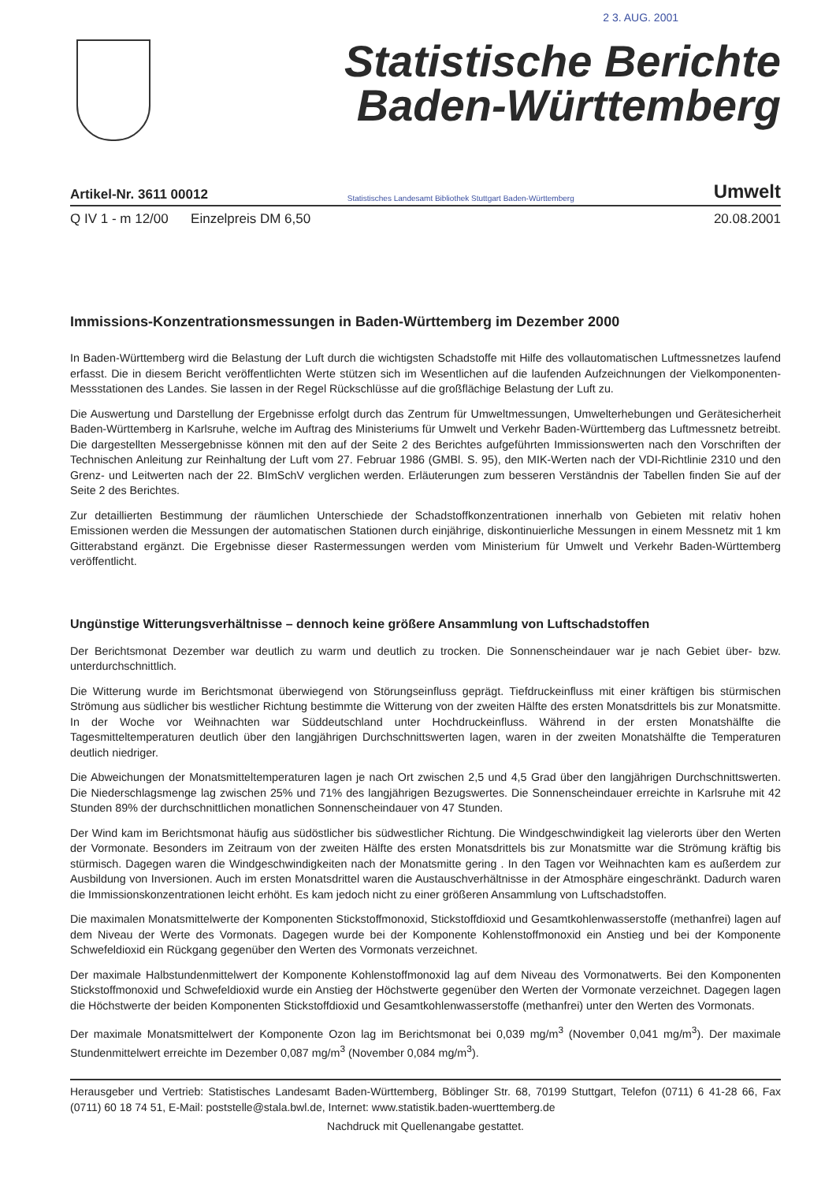2 3. AUG. 2001
Statistische Berichte
Baden-Württemberg
Artikel-Nr. 3611 00012 Statistisches Landesamt Bibliothek Stuttgart Baden-Württemberg Umwelt
Q IV 1 - m 12/00 Einzelpreis DM 6,50 20.08.2001
Immissions-Konzentrationsmessungen in Baden-Württemberg im Dezember 2000
In Baden-Württemberg wird die Belastung der Luft durch die wichtigsten Schadstoffe mit Hilfe des vollautomatischen Luftmessnetzes laufend erfasst. Die in diesem Bericht veröffentlichten Werte stützen sich im Wesentlichen auf die laufenden Aufzeichnungen der Vielkomponenten-Messstationen des Landes. Sie lassen in der Regel Rückschlüsse auf die großflächige Belastung der Luft zu.
Die Auswertung und Darstellung der Ergebnisse erfolgt durch das Zentrum für Umweltmessungen, Umwelterhebungen und Gerätesicherheit Baden-Württemberg in Karlsruhe, welche im Auftrag des Ministeriums für Umwelt und Verkehr Baden-Württemberg das Luftmessnetz betreibt. Die dargestellten Messergebnisse können mit den auf der Seite 2 des Berichtes aufgeführten Immissionswerten nach den Vorschriften der Technischen Anleitung zur Reinhaltung der Luft vom 27. Februar 1986 (GMBl. S. 95), den MIK-Werten nach der VDI-Richtlinie 2310 und den Grenz- und Leitwerten nach der 22. BImSchV verglichen werden. Erläuterungen zum besseren Verständnis der Tabellen finden Sie auf der Seite 2 des Berichtes.
Zur detaillierten Bestimmung der räumlichen Unterschiede der Schadstoffkonzentrationen innerhalb von Gebieten mit relativ hohen Emissionen werden die Messungen der automatischen Stationen durch einjährige, diskontinuierliche Messungen in einem Messnetz mit 1 km Gitterabstand ergänzt. Die Ergebnisse dieser Rastermessungen werden vom Ministerium für Umwelt und Verkehr Baden-Württemberg veröffentlicht.
Ungünstige Witterungsverhältnisse – dennoch keine größere Ansammlung von Luftschadstoffen
Der Berichtsmonat Dezember war deutlich zu warm und deutlich zu trocken. Die Sonnenscheindauer war je nach Gebiet über- bzw. unterdurchschnittlich.
Die Witterung wurde im Berichtsmonat überwiegend von Störungseinfluss geprägt. Tiefdruckeinfluss mit einer kräftigen bis stürmischen Strömung aus südlicher bis westlicher Richtung bestimmte die Witterung von der zweiten Hälfte des ersten Monatsdrittels bis zur Monatsmitte. In der Woche vor Weihnachten war Süddeutschland unter Hochdruckeinfluss. Während in der ersten Monatshälfte die Tagesmitteltemperaturen deutlich über den langjährigen Durchschnittswerten lagen, waren in der zweiten Monatshälfte die Temperaturen deutlich niedriger.
Die Abweichungen der Monatsmitteltemperaturen lagen je nach Ort zwischen 2,5 und 4,5 Grad über den langjährigen Durchschnittswerten. Die Niederschlagsmenge lag zwischen 25% und 71% des langjährigen Bezugswertes. Die Sonnenscheindauer erreichte in Karlsruhe mit 42 Stunden 89% der durchschnittlichen monatlichen Sonnenscheindauer von 47 Stunden.
Der Wind kam im Berichtsmonat häufig aus südöstlicher bis südwestlicher Richtung. Die Windgeschwindigkeit lag vielerorts über den Werten der Vormonate. Besonders im Zeitraum von der zweiten Hälfte des ersten Monatsdrittels bis zur Monatsmitte war die Strömung kräftig bis stürmisch. Dagegen waren die Windgeschwindigkeiten nach der Monatsmitte gering . In den Tagen vor Weihnachten kam es außerdem zur Ausbildung von Inversionen. Auch im ersten Monatsdrittel waren die Austauschverhältnisse in der Atmosphäre eingeschränkt. Dadurch waren die Immissionskonzentrationen leicht erhöht. Es kam jedoch nicht zu einer größeren Ansammlung von Luftschadstoffen.
Die maximalen Monatsmittelwerte der Komponenten Stickstoffmonoxid, Stickstoffdioxid und Gesamtkohlenwasserstoffe (methanfrei) lagen auf dem Niveau der Werte des Vormonats. Dagegen wurde bei der Komponente Kohlenstoffmonoxid ein Anstieg und bei der Komponente Schwefeldioxid ein Rückgang gegenüber den Werten des Vormonats verzeichnet.
Der maximale Halbstundenmittelwert der Komponente Kohlenstoffmonoxid lag auf dem Niveau des Vormonatwerts. Bei den Komponenten Stickstoffmonoxid und Schwefeldioxid wurde ein Anstieg der Höchstwerte gegenüber den Werten der Vormonate verzeichnet. Dagegen lagen die Höchstwerte der beiden Komponenten Stickstoffdioxid und Gesamtkohlenwasserstoffe (methanfrei) unter den Werten des Vormonats.
Der maximale Monatsmittelwert der Komponente Ozon lag im Berichtsmonat bei 0,039 mg/m<sup>3</sup> (November 0,041 mg/m<sup>3</sup>). Der maximale Stundenmittelwert erreichte im Dezember 0,087 mg/m<sup>3</sup> (November 0,084 mg/m<sup>3</sup>).
Herausgeber und Vertrieb: Statistisches Landesamt Baden-Württemberg, Böblinger Str. 68, 70199 Stuttgart, Telefon (0711) 6 41-28 66, Fax (0711) 60 18 74 51, E-Mail: poststelle@stala.bwl.de, Internet: www.statistik.baden-wuerttemberg.de
Nachdruck mit Quellenangabe gestattet.